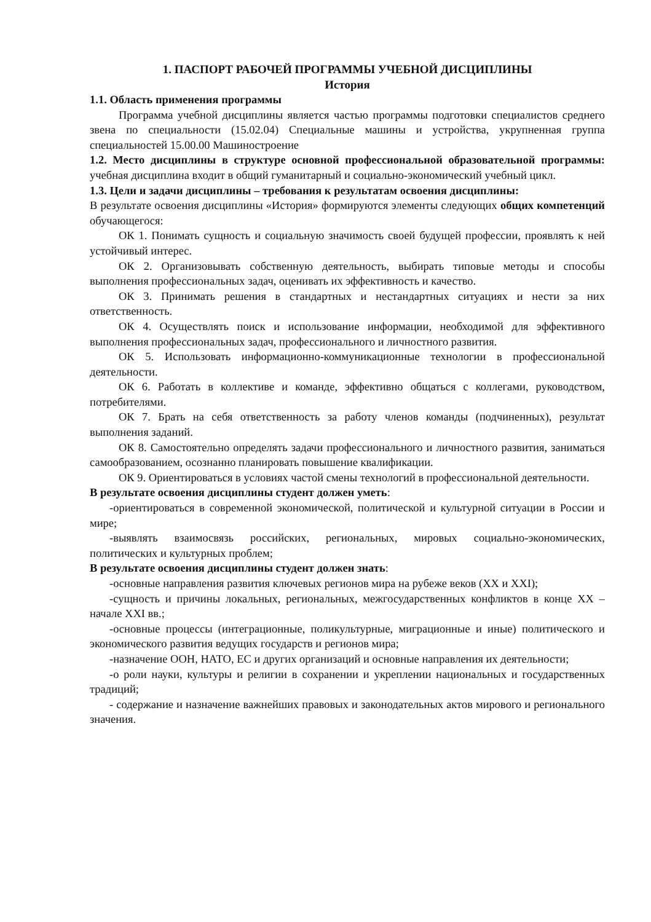1. ПАСПОРТ РАБОЧЕЙ ПРОГРАММЫ УЧЕБНОЙ ДИСЦИПЛИНЫ
История
1.1. Область применения программы
Программа учебной дисциплины является частью программы подготовки специалистов среднего звена по специальности (15.02.04) Специальные машины и устройства, укрупненная группа специальностей 15.00.00 Машиностроение
1.2. Место дисциплины в структуре основной профессиональной образовательной программы: учебная дисциплина входит в общий гуманитарный и социально-экономический учебный цикл.
1.3. Цели и задачи дисциплины – требования к результатам освоения дисциплины:
В результате освоения дисциплины «История» формируются элементы следующих общих компетенций обучающегося:
ОК 1. Понимать сущность и социальную значимость своей будущей профессии, проявлять к ней устойчивый интерес.
ОК 2. Организовывать собственную деятельность, выбирать типовые методы и способы выполнения профессиональных задач, оценивать их эффективность и качество.
ОК 3. Принимать решения в стандартных и нестандартных ситуациях и нести за них ответственность.
ОК 4. Осуществлять поиск и использование информации, необходимой для эффективного выполнения профессиональных задач, профессионального и личностного развития.
ОК 5. Использовать информационно-коммуникационные технологии в профессиональной деятельности.
ОК 6. Работать в коллективе и команде, эффективно общаться с коллегами, руководством, потребителями.
ОК 7. Брать на себя ответственность за работу членов команды (подчиненных), результат выполнения заданий.
ОК 8. Самостоятельно определять задачи профессионального и личностного развития, заниматься самообразованием, осознанно планировать повышение квалификации.
ОК 9. Ориентироваться в условиях частой смены технологий в профессиональной деятельности.
В результате освоения дисциплины студент должен уметь:
-ориентироваться в современной экономической, политической и культурной ситуации в России и мире;
-выявлять взаимосвязь российских, региональных, мировых социально-экономических, политических и культурных проблем;
В результате освоения дисциплины студент должен знать:
-основные направления развития ключевых регионов мира на рубеже веков (XX и XXI);
-сущность и причины локальных, региональных, межгосударственных конфликтов в конце XX – начале XXI вв.;
-основные процессы (интеграционные, поликультурные, миграционные и иные) политического и экономического развития ведущих государств и регионов мира;
-назначение ООН, НАТО, ЕС и других организаций и основные направления их деятельности;
-о роли науки, культуры и религии в сохранении и укреплении национальных и государственных традиций;
- содержание и назначение важнейших правовых и законодательных актов мирового и регионального значения.